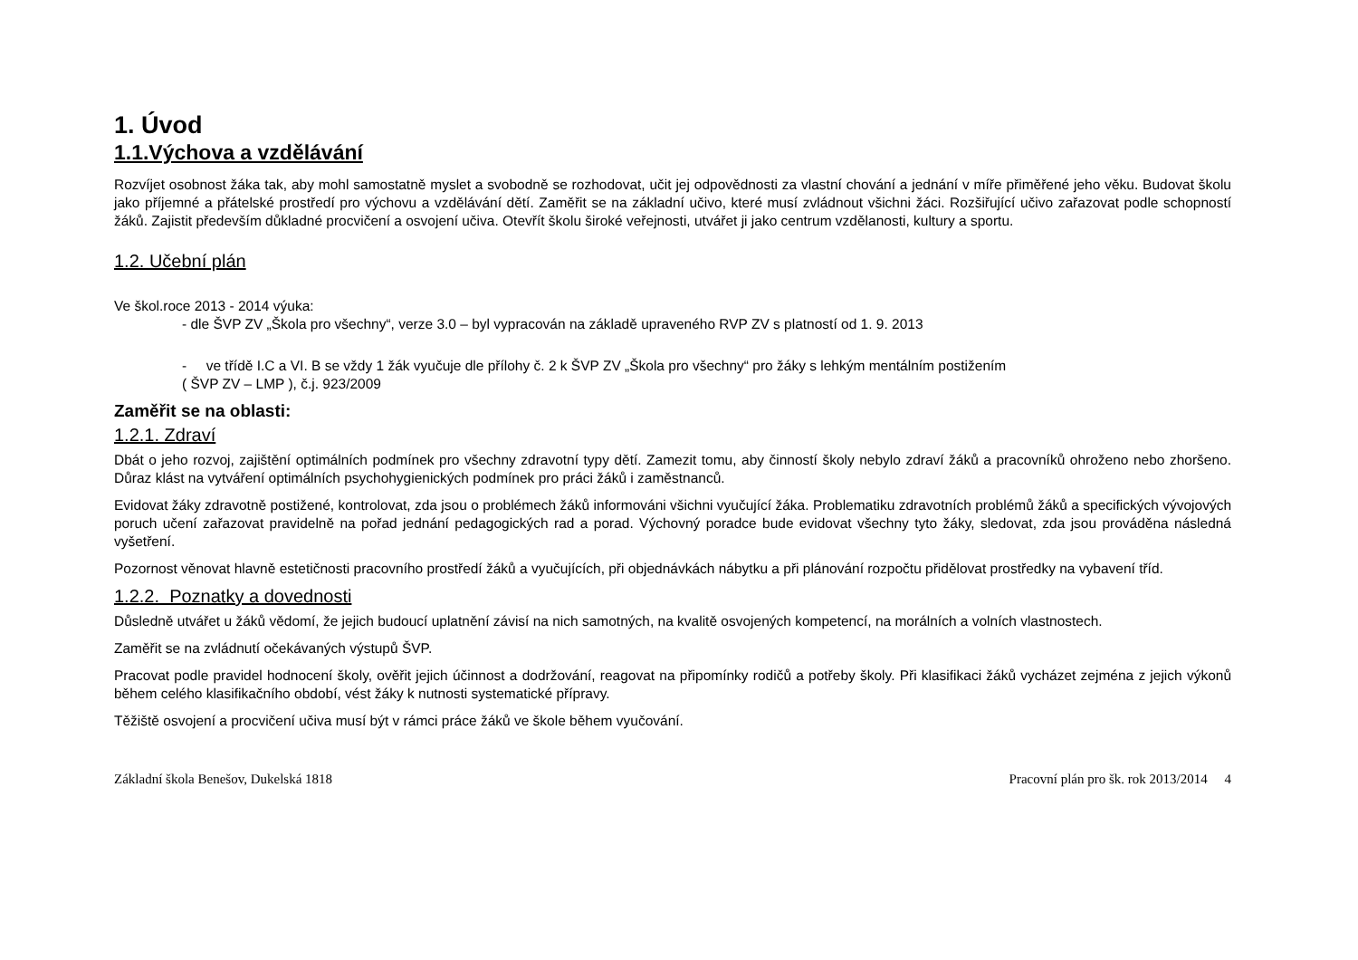1. Úvod
1.1.Výchova a vzdělávání
Rozvíjet osobnost žáka tak, aby mohl samostatně myslet a svobodně se rozhodovat, učit jej odpovědnosti za vlastní chování a jednání v míře přiměřené jeho věku. Budovat školu jako příjemné a přátelské prostředí pro výchovu a vzdělávání dětí. Zaměřit se na základní učivo, které musí zvládnout všichni žáci. Rozšiřující učivo zařazovat podle schopností žáků. Zajistit především důkladné procvičení a osvojení učiva. Otevřít školu široké veřejnosti, utvářet ji jako centrum vzdělanosti, kultury a sportu.
1.2. Učební plán
Ve škol.roce 2013 - 2014 výuka:
- dle ŠVP ZV „Škola pro všechny“, verze 3.0 – byl vypracován na základě upraveného RVP ZV s platností od 1. 9. 2013
- ve třídě I.C a VI. B se vždy 1 žák vyučuje dle přílohy č. 2 k ŠVP ZV „Škola pro všechny“ pro žáky s lehkým mentálním postižením
( ŠVP ZV – LMP ), č.j. 923/2009
Zaměřit se na oblasti:
1.2.1. Zdraví
Dbát o jeho rozvoj, zajištění optimálních podmínek pro všechny zdravotní typy dětí. Zamezit tomu, aby činností školy nebylo zdraví žáků a pracovníků ohroženo nebo zhoršeno. Důraz klást na vytváření optimálních psychohygienických podmínek pro práci žáků i zaměstnanců.
Evidovat žáky zdravotně postižené, kontrolovat, zda jsou o problémech žáků informováni všichni vyučující žáka. Problematiku zdravotních problémů žáků a specifických vývojových poruch učení zařazovat pravidelně na pořad jednání pedagogických rad a porad. Výchovný poradce bude evidovat všechny tyto žáky, sledovat, zda jsou prováděna následná vyšetření.
Pozornost věnovat hlavně estetičnosti pracovního prostředí žáků a vyučujících, při objednávkách nábytku a při plánování rozpočtu přidělovat prostředky na vybavení tříd.
1.2.2. Poznatky a dovednosti
Důsledně utvářet u žáků vědomí, že jejich budoucí uplatnění závisí na nich samotných, na kvalitě osvojených kompetencí, na morálních a volních vlastnostech.
Zaměřit se na zvládnutí očekávaných výstupů ŠVP.
Pracovat podle pravidel hodnocení školy, ověřit jejich účinnost a dodržování, reagovat na připomínky rodičů a potřeby školy. Při klasifikaci žáků vycházet zejména z jejich výkonů během celého klasifikačního období, vést žáky k nutnosti systematické přípravy.
Těžiště osvojení a procvičení učiva musí být v rámci práce žáků ve škole během vyučování.
Základní škola Benešov, Dukelská 1818 Pracovní plán pro šk. rok 2013/2014 4